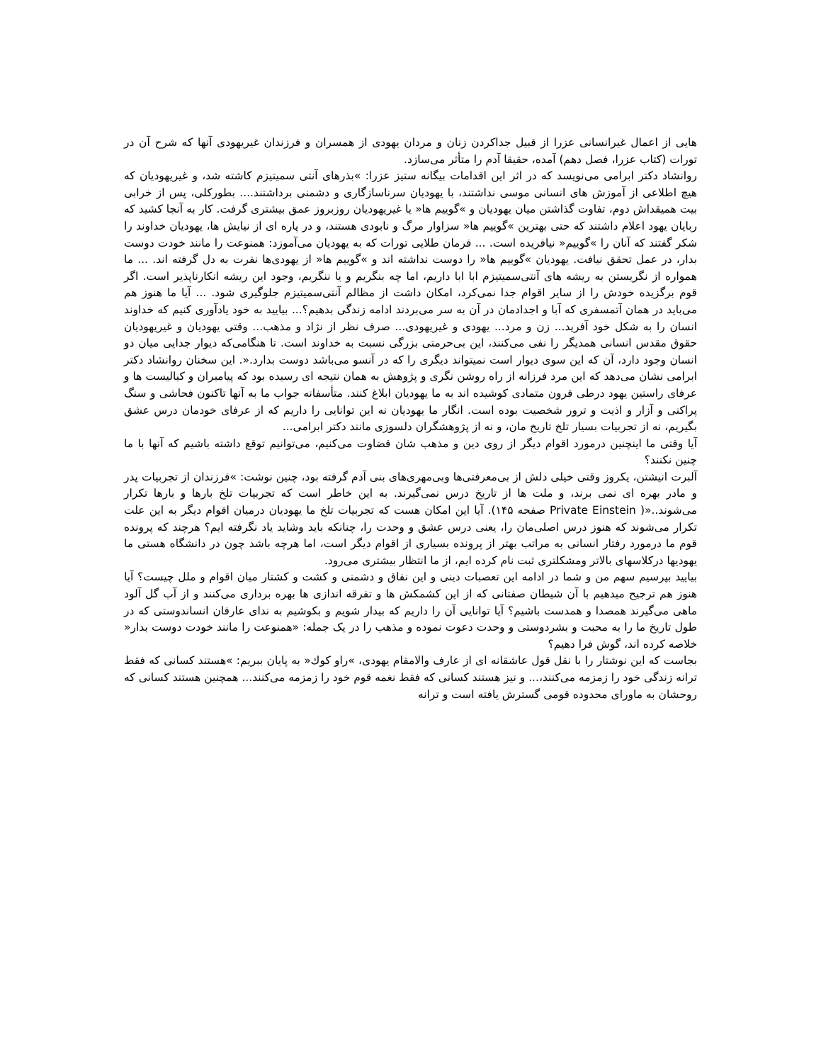هایی از اعمال غیرانسانی عزرا از قبیل جداکردن زنان و مردان یهودی از همسران و فرزندان غیریهودی آنها که شرح آن در تورات (کتاب عزرا، فصل دهم) آمده، حقیقا آدم را متأثر می‌سازد.
روانشاد دکتر ابرامی می‌نویسد که در اثر این اقدامات بیگانه ستیز عزرا: »بذرهای آنتی سمیتیزم کاشته شد، و غیریهودیان که هیچ اطلاعی از آموزش های انسانی موسی نداشتند، با یهودیان سرناسازگاری و دشمنی برداشتند.... بطورکلی، پس از خرابی بیت همیقداش دوم، تفاوت گذاشتن میان یهودیان و »گوییم ها« یا غیریهودیان روزبروز عمق بیشتری گرفت. کار به آنجا کشید که ربایان یهود اعلام داشتند که حتی بهترین »گوییم ها« سزاوار مرگ و نابودی هستند، و در پاره ای از نیایش ها، یهودیان خداوند را شکر گفتند که آنان را »گوییم« نیافریده است. ... فرمان طلایی تورات که به یهودیان می‌آموزد: همنوعت را مانند خودت دوست بدار، در عمل تحقق نیافت. یهودیان »گوییم ها« را دوست نداشته اند و »گوییم ها« از یهودی‌ها نفرت به دل گرفته اند. ... ما همواره از نگریستن به ریشه های آنتی‌سمیتیزم ابا ابا داریم، اما چه بنگریم و یا ننگریم، وجود این ریشه انکارناپذیر است. اگر قوم برگزیده خودش را از سایر اقوام جدا نمی‌کرد، امکان داشت از مظالم آنتی‌سمیتیزم جلوگیری شود. ... آیا ما هنوز هم می‌باید در همان آتمسفری که آبا و اجدادمان در آن به سر می‌بردند ادامه زندگی بدهیم؟... بیایید به خود یادآوری کنیم که خداوند انسان را به شکل خود آفرید... زن و مرد... یهودی و غیریهودی... صرف نظر از نژاد و مذهب... وقتی یهودیان و غیریهودیان حقوق مقدس انسانی همدیگر را نفی می‌کنند، این بی‌حرمتی بزرگی نسبت به خداوند است. تا هنگامی‌که دیوار جدایی میان دو انسان وجود دارد، آن که این سوی دیوار است نمیتواند دیگری را که در آنسو می‌باشد دوست بدارد.«. این سخنان روانشاد دکتر ابرامی نشان می‌دهد که این مرد فرزانه از راه روشن نگری و پژوهش به همان نتیجه ای رسیده بود که پیامبران و کبالیست ها و عرفای راستین یهود درطی قرون متمادی کوشیده اند به ما یهودیان ابلاغ کنند. متأسفانه جواب ما به آنها تاکنون فحاشی و سنگ پراکنی و آزار و اذیت و ترور شخصیت بوده است. انگار ما یهودیان نه این توانایی را داریم که از عرفای خودمان درس عشق بگیریم، نه از تجربیات بسیار تلخ تاریخ مان، و نه از پژوهشگران دلسوزی مانند دکتر ابرامی...
آیا وقتی ما اینچنین درمورد اقوام دیگر از روی دین و مذهب شان قضاوت می‌کنیم، می‌توانیم توقع داشته باشیم که آنها با ما چنین نکنند؟
آلبرت انیشتن، یکروز وقتی خیلی دلش از بی‌معرفتی‌ها وبی‌مهری‌های بنی آدم گرفته بود، چنین نوشت: »فرزندان از تجربیات پدر و مادر بهره ای نمی برند، و ملت ها از تاریخ درس نمی‌گیرند. به این خاطر است که تجربیات تلخ بارها و بارها تکرار می‌شوند..«( Private Einstein صفحه ۱۴۵). آیا این امکان هست که تجربیات تلخ ما یهودیان درمیان اقوام دیگر به این علت تکرار می‌شوند که هنوز درس اصلی‌مان را، یعنی درس عشق و وحدت را، چنانکه باید وشاید یاد نگرفته ایم؟ هرچند که پرونده قوم ما درمورد رفتار انسانی به مراتب بهتر از پرونده بسیاری از اقوام دیگر است، اما هرچه باشد چون در دانشگاه هستی ما یهودیها درکلاسهای بالاتر ومشکلتری ثبت نام کرده ایم، از ما انتظار بیشتری می‌رود.
بیایید بپرسیم سهم من و شما در ادامه این تعصبات دینی و این نفاق و دشمنی و کشت و کشتار میان اقوام و ملل چیست؟ آیا هنوز هم ترجیح میدهیم با آن شیطان صفتانی که از این کشمکش ها و تفرقه اندازی ها بهره برداری می‌کنند و از آب گل آلود ماهی می‌گیرند همصدا و همدست باشیم؟ آیا توانایی آن را داریم که بیدار شویم و بکوشیم به ندای عارفان انساندوستی که در طول تاریخ ما را به محبت و بشردوستی و وحدت دعوت نموده و مذهب را در یک جمله: «همنوعت را مانند خودت دوست بدار« خلاصه کرده اند، گوش فرا دهیم؟
بجاست که این نوشتار را با نقل قول عاشقانه ای از عارف والامقام یهودی، »راو كوك« به پایان ببریم: »هستند کسانی که فقط ترانه زندگی خود را زمزمه می‌کنند،... و نیز هستند کسانی که فقط نغمه قوم خود را زمزمه می‌کنند... همچنین هستند کسانی که روحشان به ماورای محدوده قومی گسترش یافته است و ترانه